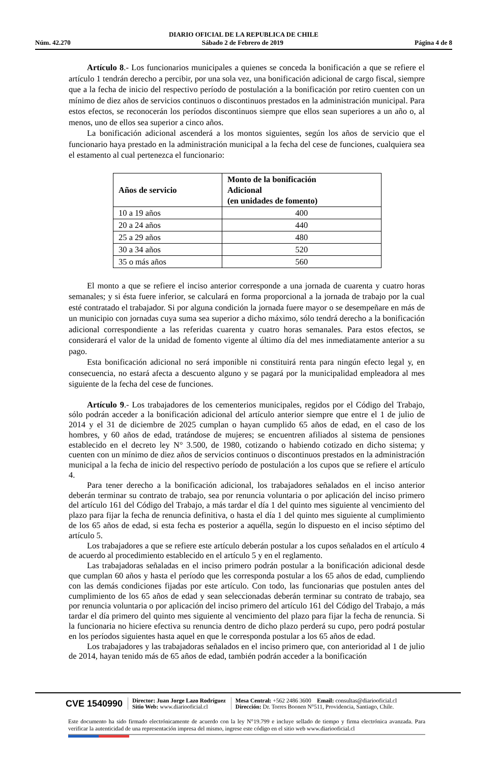DIARIO OFICIAL DE LA REPUBLICA DE CHILE
Núm. 42.270 Sábado 2 de Febrero de 2019 Página 4 de 8
Artículo 8.- Los funcionarios municipales a quienes se conceda la bonificación a que se refiere el artículo 1 tendrán derecho a percibir, por una sola vez, una bonificación adicional de cargo fiscal, siempre que a la fecha de inicio del respectivo período de postulación a la bonificación por retiro cuenten con un mínimo de diez años de servicios continuos o discontinuos prestados en la administración municipal. Para estos efectos, se reconocerán los períodos discontinuos siempre que ellos sean superiores a un año o, al menos, uno de ellos sea superior a cinco años.
La bonificación adicional ascenderá a los montos siguientes, según los años de servicio que el funcionario haya prestado en la administración municipal a la fecha del cese de funciones, cualquiera sea el estamento al cual pertenezca el funcionario:
| Años de servicio | Monto de la bonificación Adicional (en unidades de fomento) |
| --- | --- |
| 10 a 19 años | 400 |
| 20 a 24 años | 440 |
| 25 a 29 años | 480 |
| 30 a 34 años | 520 |
| 35 o más años | 560 |
El monto a que se refiere el inciso anterior corresponde a una jornada de cuarenta y cuatro horas semanales; y si ésta fuere inferior, se calculará en forma proporcional a la jornada de trabajo por la cual esté contratado el trabajador. Si por alguna condición la jornada fuere mayor o se desempeñare en más de un municipio con jornadas cuya suma sea superior a dicho máximo, sólo tendrá derecho a la bonificación adicional correspondiente a las referidas cuarenta y cuatro horas semanales. Para estos efectos, se considerará el valor de la unidad de fomento vigente al último día del mes inmediatamente anterior a su pago.
Esta bonificación adicional no será imponible ni constituirá renta para ningún efecto legal y, en consecuencia, no estará afecta a descuento alguno y se pagará por la municipalidad empleadora al mes siguiente de la fecha del cese de funciones.
Artículo 9.- Los trabajadores de los cementerios municipales, regidos por el Código del Trabajo, sólo podrán acceder a la bonificación adicional del artículo anterior siempre que entre el 1 de julio de 2014 y el 31 de diciembre de 2025 cumplan o hayan cumplido 65 años de edad, en el caso de los hombres, y 60 años de edad, tratándose de mujeres; se encuentren afiliados al sistema de pensiones establecido en el decreto ley N° 3.500, de 1980, cotizando o habiendo cotizado en dicho sistema; y cuenten con un mínimo de diez años de servicios continuos o discontinuos prestados en la administración municipal a la fecha de inicio del respectivo período de postulación a los cupos que se refiere el artículo 4.
Para tener derecho a la bonificación adicional, los trabajadores señalados en el inciso anterior deberán terminar su contrato de trabajo, sea por renuncia voluntaria o por aplicación del inciso primero del artículo 161 del Código del Trabajo, a más tardar el día 1 del quinto mes siguiente al vencimiento del plazo para fijar la fecha de renuncia definitiva, o hasta el día 1 del quinto mes siguiente al cumplimiento de los 65 años de edad, si esta fecha es posterior a aquélla, según lo dispuesto en el inciso séptimo del artículo 5.
Los trabajadores a que se refiere este artículo deberán postular a los cupos señalados en el artículo 4 de acuerdo al procedimiento establecido en el artículo 5 y en el reglamento.
Las trabajadoras señaladas en el inciso primero podrán postular a la bonificación adicional desde que cumplan 60 años y hasta el período que les corresponda postular a los 65 años de edad, cumpliendo con las demás condiciones fijadas por este artículo. Con todo, las funcionarias que postulen antes del cumplimiento de los 65 años de edad y sean seleccionadas deberán terminar su contrato de trabajo, sea por renuncia voluntaria o por aplicación del inciso primero del artículo 161 del Código del Trabajo, a más tardar el día primero del quinto mes siguiente al vencimiento del plazo para fijar la fecha de renuncia. Si la funcionaria no hiciere efectiva su renuncia dentro de dicho plazo perderá su cupo, pero podrá postular en los períodos siguientes hasta aquel en que le corresponda postular a los 65 años de edad.
Los trabajadores y las trabajadoras señalados en el inciso primero que, con anterioridad al 1 de julio de 2014, hayan tenido más de 65 años de edad, también podrán acceder a la bonificación
CVE 1540990 Director: Juan Jorge Lazo Rodríguez
Sitio Web: www.diariooficial.cl Mesa Central: +562 2486 3600 Email: consultas@diariooficial.cl
Dirección: Dr. Torres Boonen N°511, Providencia, Santiago, Chile.
Este documento ha sido firmado electrónicamente de acuerdo con la ley N°19.799 e incluye sellado de tiempo y firma electrónica avanzada. Para verificar la autenticidad de una representación impresa del mismo, ingrese este código en el sitio web www.diariooficial.cl